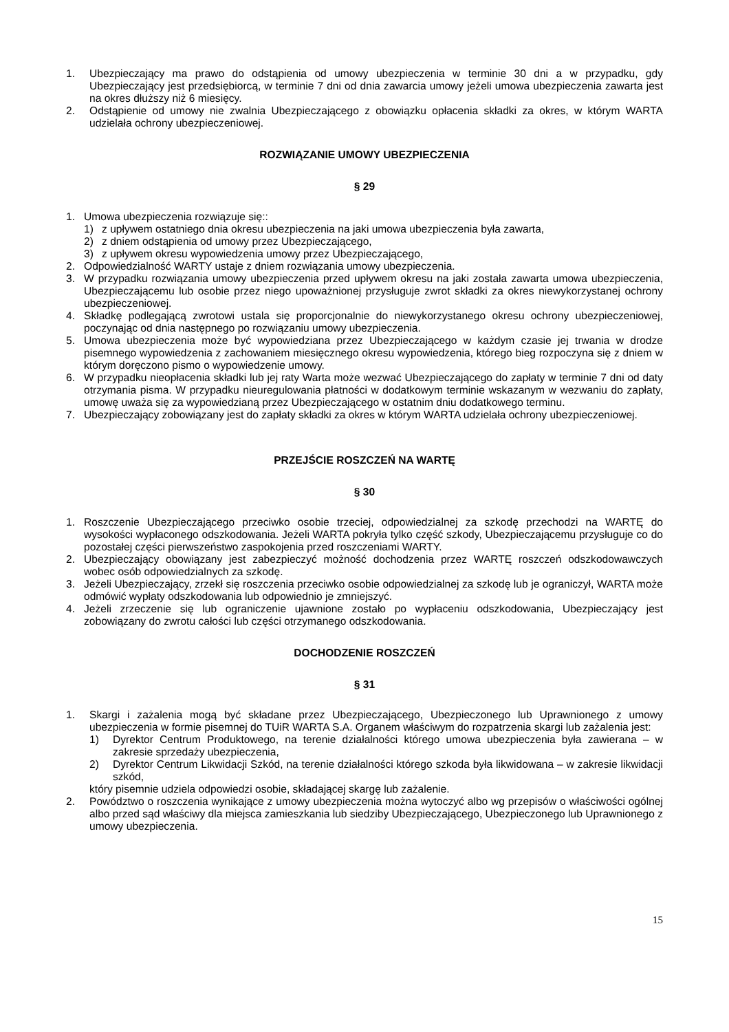1. Ubezpieczający ma prawo do odstąpienia od umowy ubezpieczenia w terminie 30 dni a w przypadku, gdy Ubezpieczający jest przedsiębiorcą, w terminie 7 dni od dnia zawarcia umowy jeżeli umowa ubezpieczenia zawarta jest na okres dłuższy niż 6 miesięcy.
2. Odstąpienie od umowy nie zwalnia Ubezpieczającego z obowiązku opłacenia składki za okres, w którym WARTA udzielała ochrony ubezpieczeniowej.
ROZWIĄZANIE UMOWY UBEZPIECZENIA
§ 29
1. Umowa ubezpieczenia rozwiązuje się::
1) z upływem ostatniego dnia okresu ubezpieczenia na jaki umowa ubezpieczenia była zawarta,
2) z dniem odstąpienia od umowy przez Ubezpieczającego,
3) z upływem okresu wypowiedzenia umowy przez Ubezpieczającego,
2. Odpowiedzialność WARTY ustaje z dniem rozwiązania umowy ubezpieczenia.
3. W przypadku rozwiązania umowy ubezpieczenia przed upływem okresu na jaki została zawarta umowa ubezpieczenia, Ubezpieczającemu lub osobie przez niego upoważnionej przysługuje zwrot składki za okres niewykorzystanej ochrony ubezpieczeniowej.
4. Składkę podlegającą zwrotowi ustala się proporcjonalnie do niewykorzystanego okresu ochrony ubezpieczeniowej, poczynając od dnia następnego po rozwiązaniu umowy ubezpieczenia.
5. Umowa ubezpieczenia może być wypowiedziana przez Ubezpieczającego w każdym czasie jej trwania w drodze pisemnego wypowiedzenia z zachowaniem miesięcznego okresu wypowiedzenia, którego bieg rozpoczyna się z dniem w którym doręczono pismo o wypowiedzenie umowy.
6. W przypadku nieopłacenia składki lub jej raty Warta może wezwać Ubezpieczającego do zapłaty w terminie 7 dni od daty otrzymania pisma. W przypadku nieuregulowania płatności w dodatkowym terminie wskazanym w wezwaniu do zapłaty, umowę uważa się za wypowiedzianą przez Ubezpieczającego w ostatnim dniu dodatkowego terminu.
7. Ubezpieczający zobowiązany jest do zapłaty składki za okres w którym WARTA udzielała ochrony ubezpieczeniowej.
PRZEJŚCIE ROSZCZEŃ NA WARTĘ
§ 30
1. Roszczenie Ubezpieczającego przeciwko osobie trzeciej, odpowiedzialnej za szkodę przechodzi na WARTĘ do wysokości wypłaconego odszkodowania. Jeżeli WARTA pokryła tylko część szkody, Ubezpieczającemu przysługuje co do pozostałej części pierwszeństwo zaspokojenia przed roszczeniami WARTY.
2. Ubezpieczający obowiązany jest zabezpieczyć możność dochodzenia przez WARTĘ roszczeń odszkodowawczych wobec osób odpowiedzialnych za szkodę.
3. Jeżeli Ubezpieczający, zrzekł się roszczenia przeciwko osobie odpowiedzialnej za szkodę lub je ograniczył, WARTA może odmówić wypłaty odszkodowania lub odpowiednio je zmniejszyć.
4. Jeżeli zrzeczenie się lub ograniczenie ujawnione zostało po wypłaceniu odszkodowania, Ubezpieczający jest zobowiązany do zwrotu całości lub części otrzymanego odszkodowania.
DOCHODZENIE ROSZCZEŃ
§ 31
1. Skargi i zażalenia mogą być składane przez Ubezpieczającego, Ubezpieczonego lub Uprawnionego z umowy ubezpieczenia w formie pisemnej do TUiR WARTA S.A. Organem właściwym do rozpatrzenia skargi lub zażalenia jest:
1) Dyrektor Centrum Produktowego, na terenie działalności którego umowa ubezpieczenia była zawierana – w zakresie sprzedaży ubezpieczenia,
2) Dyrektor Centrum Likwidacji Szkód, na terenie działalności którego szkoda była likwidowana – w zakresie likwidacji szkód,
który pisemnie udziela odpowiedzi osobie, składającej skargę lub zażalenie.
2. Powództwo o roszczenia wynikające z umowy ubezpieczenia można wytoczyć albo wg przepisów o właściwości ogólnej albo przed sąd właściwy dla miejsca zamieszkania lub siedziby Ubezpieczającego, Ubezpieczonego lub Uprawnionego z umowy ubezpieczenia.
15